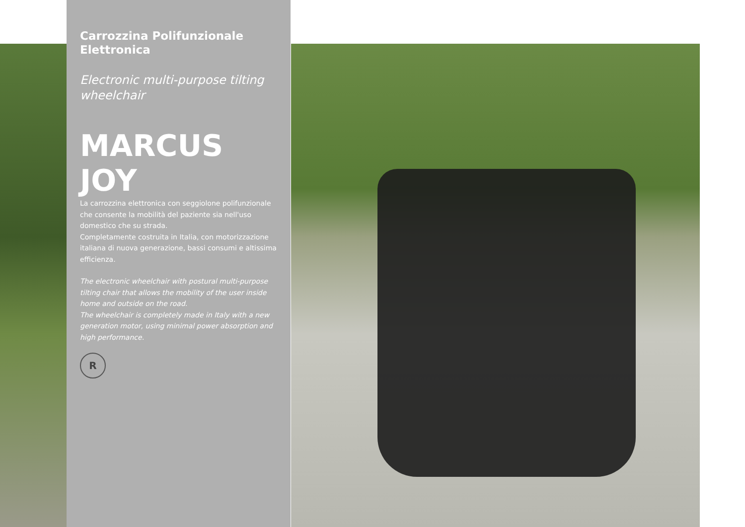Carrozzina Polifunzionale Elettronica
Electronic multi-purpose tilting wheelchair
MARCUS JOY
La carrozzina elettronica con seggiolone polifunzionale che consente la mobilità del paziente sia nell'uso domestico che su strada.
Completamente costruita in Italia, con motorizzazione italiana di nuova generazione, bassi consumi e altissima efficienza.
The electronic wheelchair with postural multi-purpose tilting chair that allows the mobility of the user inside home and outside on the road.
The wheelchair is completely made in Italy with a new generation motor, using minimal power absorption and high performance.
R